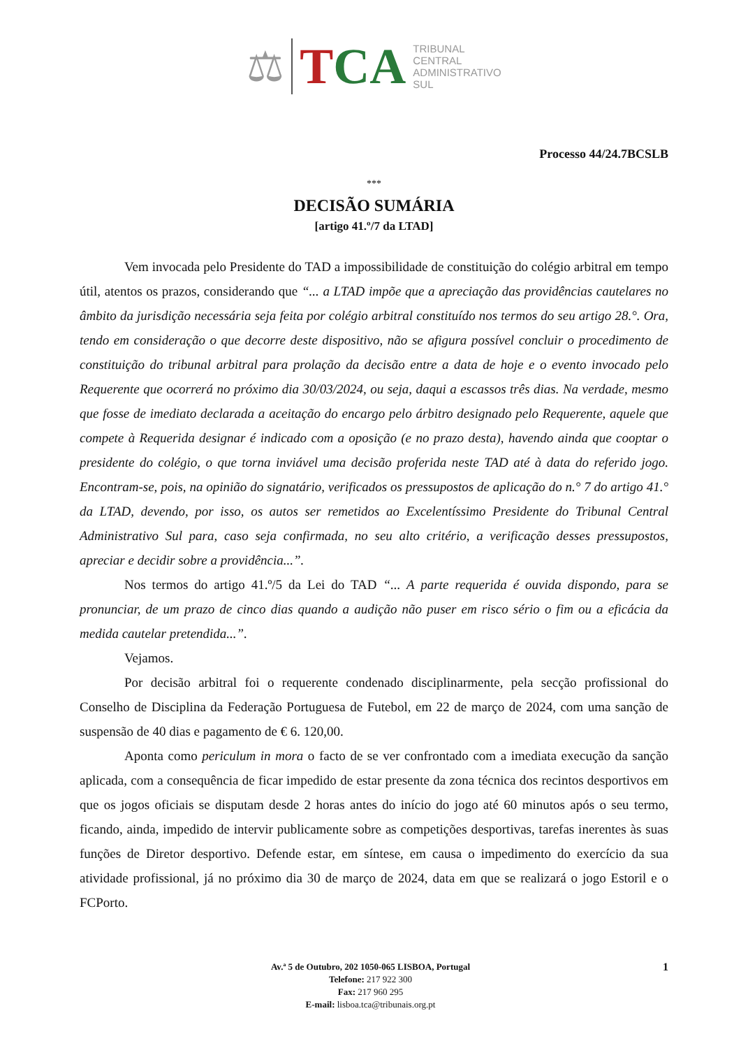⚖
TCA
TRIBUNAL
CENTRAL
ADMINISTRATIVO
SUL
Processo 44/24.7BCSLB
***
DECISÃO SUMÁRIA
[artigo 41.º/7 da LTAD]
Vem invocada pelo Presidente do TAD a impossibilidade de constituição do colégio arbitral em tempo útil, atentos os prazos, considerando que “... a LTAD impõe que a apreciação das providências cautelares no âmbito da jurisdição necessária seja feita por colégio arbitral constituído nos termos do seu artigo 28.°. Ora, tendo em consideração o que decorre deste dispositivo, não se afigura possível concluir o procedimento de constituição do tribunal arbitral para prolação da decisão entre a data de hoje e o evento invocado pelo Requerente que ocorrerá no próximo dia 30/03/2024, ou seja, daqui a escassos três dias. Na verdade, mesmo que fosse de imediato declarada a aceitação do encargo pelo árbitro designado pelo Requerente, aquele que compete à Requerida designar é indicado com a oposição (e no prazo desta), havendo ainda que cooptar o presidente do colégio, o que torna inviável uma decisão proferida neste TAD até à data do referido jogo. Encontram-se, pois, na opinião do signatário, verificados os pressupostos de aplicação do n.° 7 do artigo 41.° da LTAD, devendo, por isso, os autos ser remetidos ao Excelentíssimo Presidente do Tribunal Central Administrativo Sul para, caso seja confirmada, no seu alto critério, a verificação desses pressupostos, apreciar e decidir sobre a providência...”.
Nos termos do artigo 41.º/5 da Lei do TAD “... A parte requerida é ouvida dispondo, para se pronunciar, de um prazo de cinco dias quando a audição não puser em risco sério o fim ou a eficácia da medida cautelar pretendida...”.
Vejamos.
Por decisão arbitral foi o requerente condenado disciplinarmente, pela secção profissional do Conselho de Disciplina da Federação Portuguesa de Futebol, em 22 de março de 2024, com uma sanção de suspensão de 40 dias e pagamento de € 6. 120,00.
Aponta como periculum in mora o facto de se ver confrontado com a imediata execução da sanção aplicada, com a consequência de ficar impedido de estar presente da zona técnica dos recintos desportivos em que os jogos oficiais se disputam desde 2 horas antes do início do jogo até 60 minutos após o seu termo, ficando, ainda, impedido de intervir publicamente sobre as competições desportivas, tarefas inerentes às suas funções de Diretor desportivo. Defende estar, em síntese, em causa o impedimento do exercício da sua atividade profissional, já no próximo dia 30 de março de 2024, data em que se realizará o jogo Estoril e o FCPorto.
Av.ª 5 de Outubro, 202 1050-065 LISBOA, Portugal
Telefone: 217 922 300
Fax: 217 960 295
E-mail: lisboa.tca@tribunais.org.pt
1